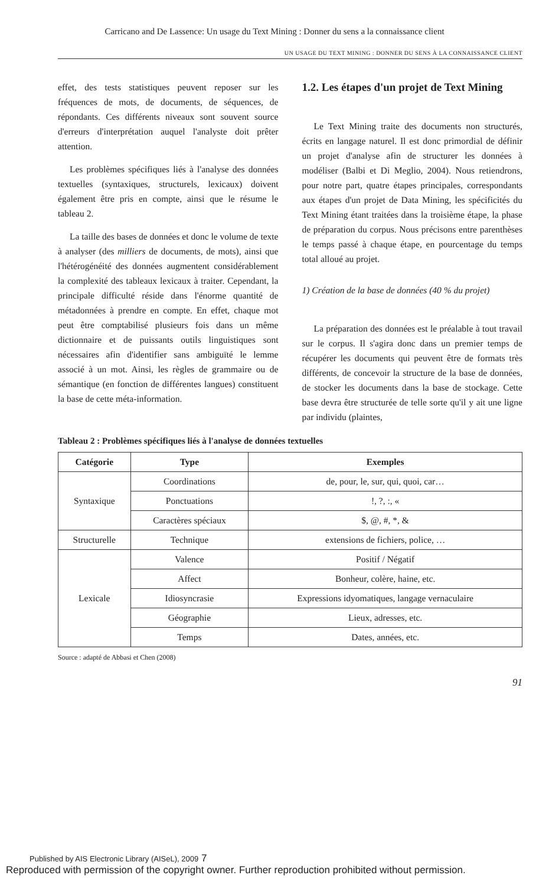Carricano and De Lassence: Un usage du Text Mining : Donner du sens a la connaissance client
UN USAGE DU TEXT MINING : DONNER DU SENS À LA CONNAISSANCE CLIENT
effet, des tests statistiques peuvent reposer sur les fréquences de mots, de documents, de séquences, de répondants. Ces différents niveaux sont souvent source d'erreurs d'interprétation auquel l'analyste doit prêter attention.
Les problèmes spécifiques liés à l'analyse des données textuelles (syntaxiques, structurels, lexicaux) doivent également être pris en compte, ainsi que le résume le tableau 2.
La taille des bases de données et donc le volume de texte à analyser (des milliers de documents, de mots), ainsi que l'hétérogénéité des données augmentent considérablement la complexité des tableaux lexicaux à traiter. Cependant, la principale difficulté réside dans l'énorme quantité de métadonnées à prendre en compte. En effet, chaque mot peut être comptabilisé plusieurs fois dans un même dictionnaire et de puissants outils linguistiques sont nécessaires afin d'identifier sans ambiguïté le lemme associé à un mot. Ainsi, les règles de grammaire ou de sémantique (en fonction de différentes langues) constituent la base de cette méta-information.
1.2. Les étapes d'un projet de Text Mining
Le Text Mining traite des documents non structurés, écrits en langage naturel. Il est donc primordial de définir un projet d'analyse afin de structurer les données à modéliser (Balbi et Di Meglio, 2004). Nous retiendrons, pour notre part, quatre étapes principales, correspondants aux étapes d'un projet de Data Mining, les spécificités du Text Mining étant traitées dans la troisième étape, la phase de préparation du corpus. Nous précisons entre parenthèses le temps passé à chaque étape, en pourcentage du temps total alloué au projet.
1) Création de la base de données (40 % du projet)
La préparation des données est le préalable à tout travail sur le corpus. Il s'agira donc dans un premier temps de récupérer les documents qui peuvent être de formats très différents, de concevoir la structure de la base de données, de stocker les documents dans la base de stockage. Cette base devra être structurée de telle sorte qu'il y ait une ligne par individu (plaintes,
Tableau 2 : Problèmes spécifiques liés à l'analyse de données textuelles
| Catégorie | Type | Exemples |
| --- | --- | --- |
| Syntaxique | Coordinations | de, pour, le, sur, qui, quoi, car… |
| | Ponctuations | !, ?, :, « |
| | Caractères spéciaux | $, @, #, *, & |
| Structurelle | Technique | extensions de fichiers, police, … |
| Lexicale | Valence | Positif / Négatif |
| | Affect | Bonheur, colère, haine, etc. |
| | Idiosyncrasie | Expressions idyomatiques, langage vernaculaire |
| | Géographie | Lieux, adresses, etc. |
| | Temps | Dates, années, etc. |
Source : adapté de Abbasi et Chen (2008)
91
Published by AIS Electronic Library (AISeL), 2009 7
Reproduced with permission of the copyright owner. Further reproduction prohibited without permission.